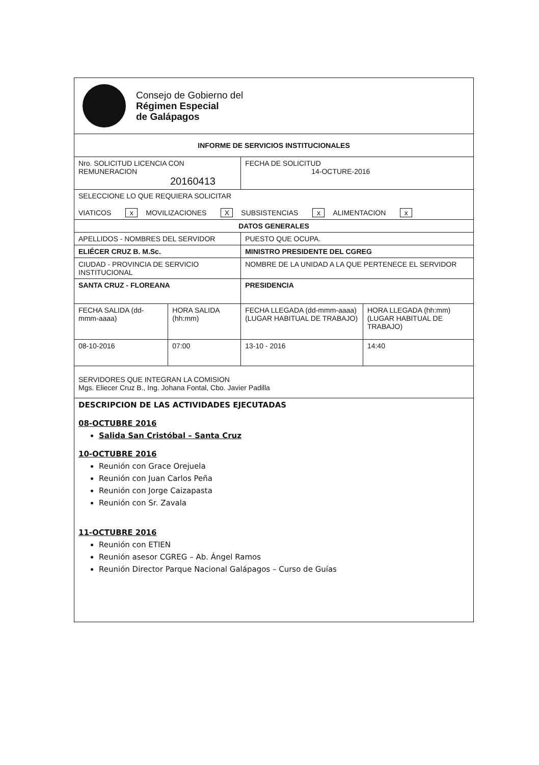| Consejo de Gobierno del Régimen Especial de Galápagos | | | |
| INFORME DE SERVICIOS INSTITUCIONALES | | | |
| Nro. SOLICITUD LICENCIA CON REMUNERACION 20160413 | | FECHA DE SOLICITUD 14-OCTURE-2016 | |
| SELECCIONE LO QUE REQUIERA SOLICITAR VIATICOS x MOVILIZACIONES X SUBSISTENCIAS x ALIMENTACION x | | | |
| DATOS GENERALES | | | |
| APELLIDOS - NOMBRES DEL SERVIDOR | | PUESTO QUE OCUPA. | |
| ELIÉCER CRUZ B. M.Sc. | | MINISTRO PRESIDENTE DEL CGREG | |
| CIUDAD - PROVINCIA DE SERVICIO INSTITUCIONAL | | NOMBRE DE LA UNIDAD A LA QUE PERTENECE EL SERVIDOR | |
| SANTA CRUZ - FLOREANA | | PRESIDENCIA | |
| FECHA SALIDA (dd-mmm-aaaa) | HORA SALIDA (hh:mm) | FECHA LLEGADA (dd-mmm-aaaa) (LUGAR HABITUAL DE TRABAJO) | HORA LLEGADA (hh:mm) (LUGAR HABITUAL DE TRABAJO) |
| 08-10-2016 | 07:00 | 13-10 - 2016 | 14:40 |
| SERVIDORES QUE INTEGRAN LA COMISION Mgs. Eliecer Cruz B., Ing. Johana Fontal, Cbo. Javier Padilla | | | |
| DESCRIPCION DE LAS ACTIVIDADES EJECUTADAS 08-OCTUBRE 2016 Salida San Cristóbal – Santa Cruz 10-OCTUBRE 2016 Reunión con Grace Orejuela Reunión con Juan Carlos Peña Reunión con Jorge Caizapasta Reunión con Sr. Zavala 11-OCTUBRE 2016 Reunión con ETIEN Reunión asesor CGREG – Ab. Ángel Ramos Reunión Director Parque Nacional Galápagos – Curso de Guías | | | |